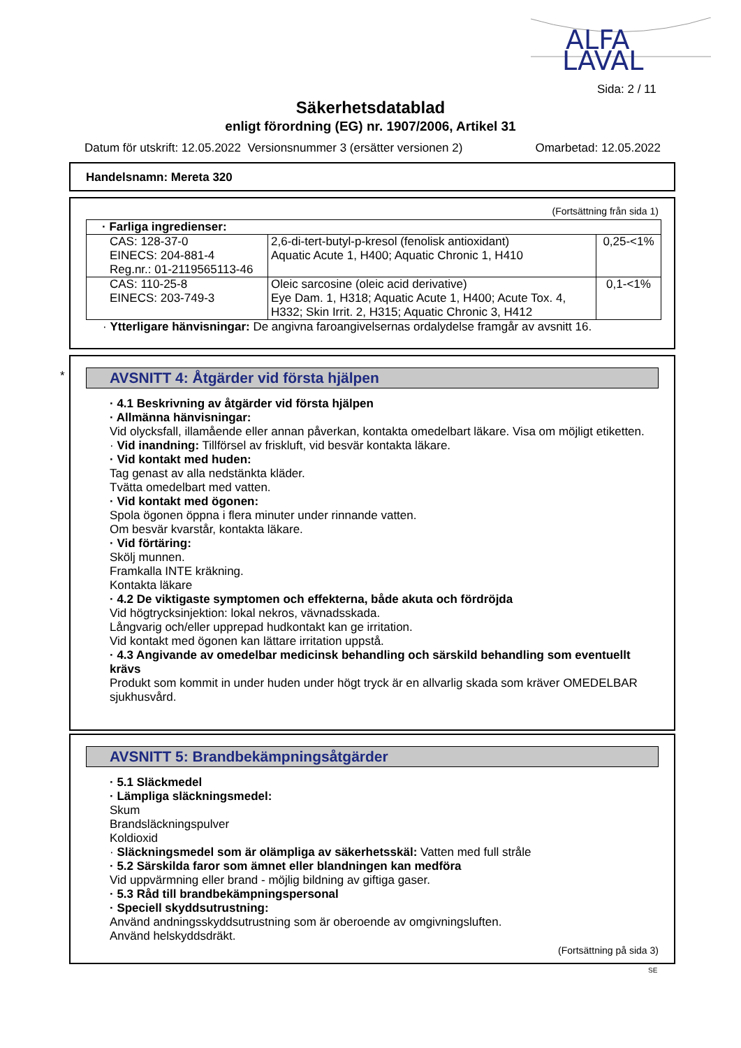ALFA
LAVAL
Sida: 2 / 11
Säkerhetsdatablad
enligt förordning (EG) nr. 1907/2006, Artikel 31
Datum för utskrift: 12.05.2022 Versionsnummer 3 (ersätter versionen 2) Omarbetad: 12.05.2022
Handelsnamn: Mereta 320
(Fortsättning från sida 1)
| · Farliga ingredienser: | | |
| CAS: 128-37-0 EINECS: 204-881-4 Reg.nr.: 01-2119565113-46 | 2,6-di-tert-butyl-p-kresol (fenolisk antioxidant) Aquatic Acute 1, H400; Aquatic Chronic 1, H410 | 0,25-<1% |
| CAS: 110-25-8 EINECS: 203-749-3 | Oleic sarcosine (oleic acid derivative) Eye Dam. 1, H318; Aquatic Acute 1, H400; Acute Tox. 4, H332; Skin Irrit. 2, H315; Aquatic Chronic 3, H412 | 0,1-<1% |
· Ytterligare hänvisningar: De angivna faroangivelsernas ordalydelse framgår av avsnitt 16.
*
AVSNITT 4: Åtgärder vid första hjälpen
· 4.1 Beskrivning av åtgärder vid första hjälpen
· Allmänna hänvisningar:
Vid olycksfall, illamående eller annan påverkan, kontakta omedelbart läkare. Visa om möjligt etiketten.
· Vid inandning: Tillförsel av friskluft, vid besvär kontakta läkare.
· Vid kontakt med huden:
Tag genast av alla nedstänkta kläder.
Tvätta omedelbart med vatten.
· Vid kontakt med ögonen:
Spola ögonen öppna i flera minuter under rinnande vatten.
Om besvär kvarstår, kontakta läkare.
· Vid förtäring:
Skölj munnen.
Framkalla INTE kräkning.
Kontakta läkare
· 4.2 De viktigaste symptomen och effekterna, både akuta och fördröjda
Vid högtrycksinjektion: lokal nekros, vävnadsskada.
Långvarig och/eller upprepad hudkontakt kan ge irritation.
Vid kontakt med ögonen kan lättare irritation uppstå.
· 4.3 Angivande av omedelbar medicinsk behandling och särskild behandling som eventuellt krävs
Produkt som kommit in under huden under högt tryck är en allvarlig skada som kräver OMEDELBAR sjukhusvård.
AVSNITT 5: Brandbekämpningsåtgärder
· 5.1 Släckmedel
· Lämpliga släckningsmedel:
Skum
Brandsläckningspulver
Koldioxid
· Släckningsmedel som är olämpliga av säkerhetsskäl: Vatten med full stråle
· 5.2 Särskilda faror som ämnet eller blandningen kan medföra
Vid uppvärmning eller brand - möjlig bildning av giftiga gaser.
· 5.3 Råd till brandbekämpningspersonal
· Speciell skyddsutrustning:
Använd andningsskyddsutrustning som är oberoende av omgivningsluften.
Använd helskyddsdräkt.
(Fortsättning på sida 3)
SE